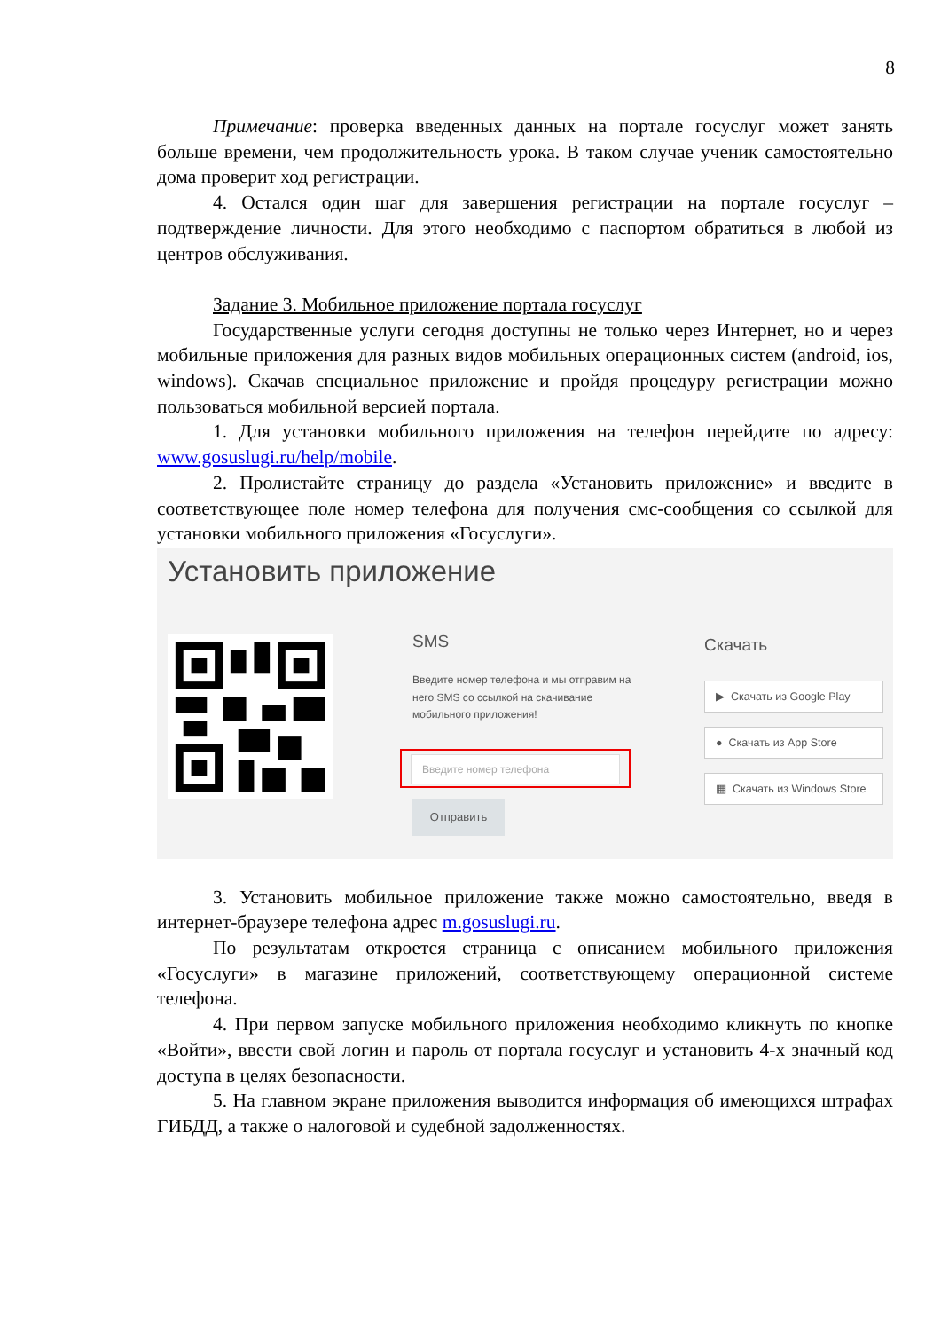8
Примечание: проверка введенных данных на портале госуслуг может занять больше времени, чем продолжительность урока. В таком случае ученик самостоятельно дома проверит ход регистрации.
4. Остался один шаг для завершения регистрации на портале госуслуг – подтверждение личности. Для этого необходимо с паспортом обратиться в любой из центров обслуживания.
Задание 3. Мобильное приложение портала госуслуг
Государственные услуги сегодня доступны не только через Интернет, но и через мобильные приложения для разных видов мобильных операционных систем (android, ios, windows). Скачав специальное приложение и пройдя процедуру регистрации можно пользоваться мобильной версией портала.
1. Для установки мобильного приложения на телефон перейдите по адресу: www.gosuslugi.ru/help/mobile.
2. Пролистайте страницу до раздела «Установить приложение» и введите в соответствующее поле номер телефона для получения смс-сообщения со ссылкой для установки мобильного приложения «Госуслуги».
Установить приложение
SMS
Введите номер телефона и мы отправим на него SMS со ссылкой на скачивание мобильного приложения!
Введите номер телефона
Отправить
Скачать
▶ Скачать из Google Play
● Скачать из App Store
▦ Скачать из Windows Store
3. Установить мобильное приложение также можно самостоятельно, введя в интернет-браузере телефона адрес m.gosuslugi.ru.
По результатам откроется страница с описанием мобильного приложения «Госуслуги» в магазине приложений, соответствующему операционной системе телефона.
4. При первом запуске мобильного приложения необходимо кликнуть по кнопке «Войти», ввести свой логин и пароль от портала госуслуг и установить 4-х значный код доступа в целях безопасности.
5. На главном экране приложения выводится информация об имеющихся штрафах ГИБДД, а также о налоговой и судебной задолженностях.